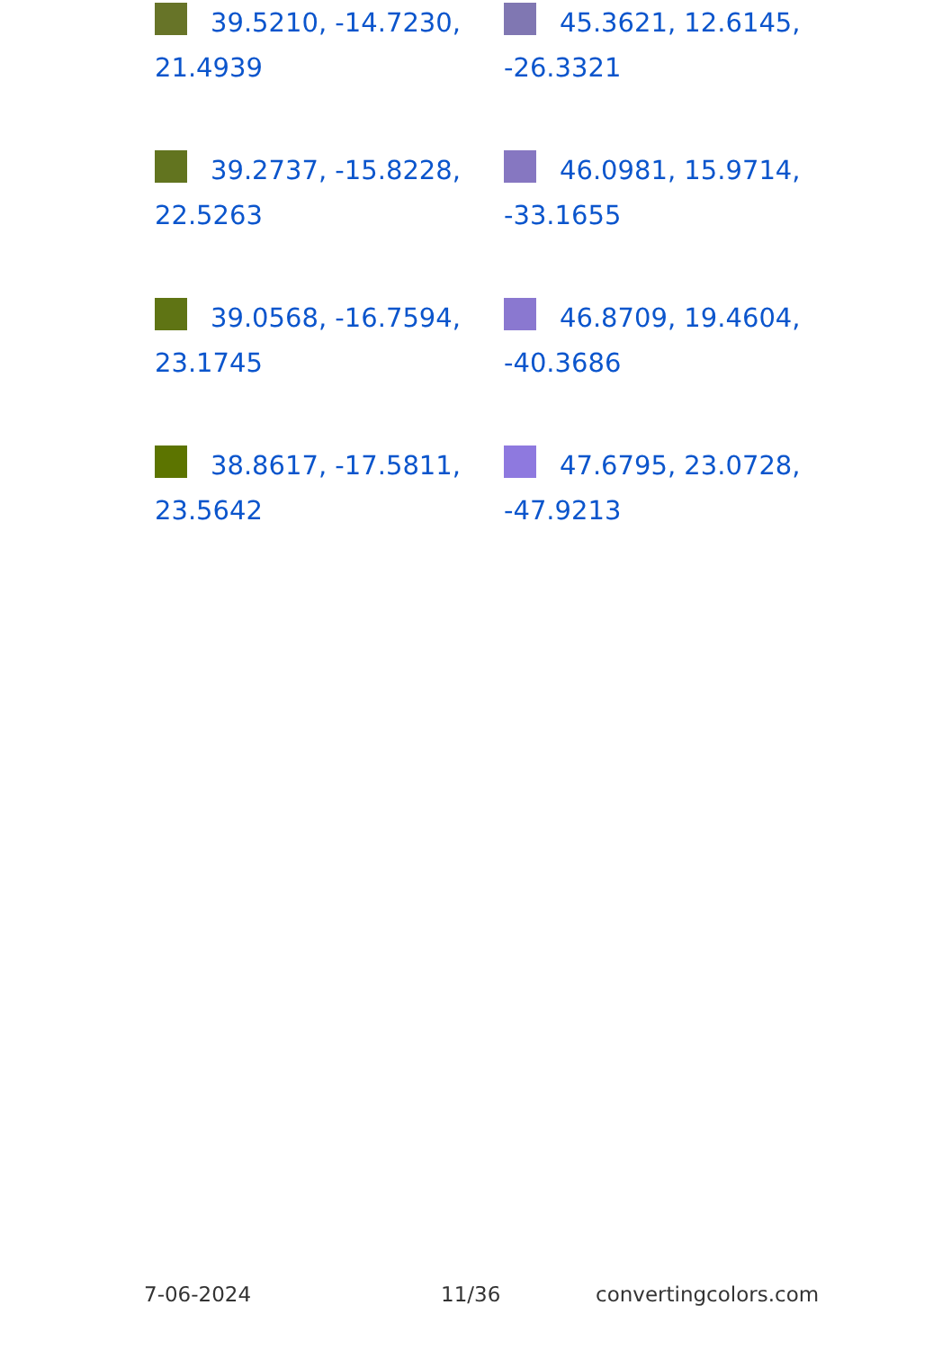39.5210, -14.7230, 21.4939
45.3621, 12.6145, -26.3321
39.2737, -15.8228, 22.5263
46.0981, 15.9714, -33.1655
39.0568, -16.7594, 23.1745
46.8709, 19.4604, -40.3686
38.8617, -17.5811, 23.5642
47.6795, 23.0728, -47.9213
7-06-2024 11/36 convertingcolors.com